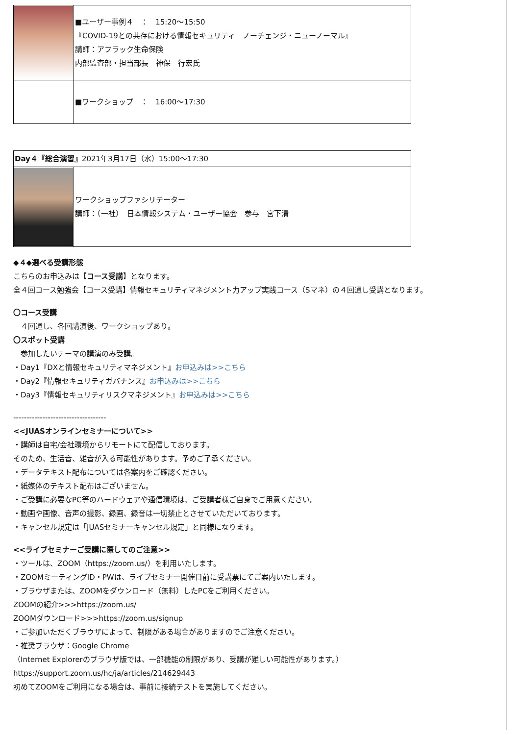| | ■ユーザー事例４ ： 15:20～15:50 『COVID-19との共存における情報セキュリティ ノーチェンジ・ニューノーマル』 講師：アフラック生命保険 内部監査部・担当部長 神保 行宏氏 |
| | ■ワークショップ ： 16:00～17:30 |
| Day４『総合演習』 2021年3月17日（水）15:00～17:30 | |
| | ワークショップファシリテーター 講師：（一社） 日本情報システム・ユーザー協会 参与 宮下清 |
◆４◆選べる受講形態
こちらのお申込みは【コース受講】となります。
全４回コース勉強会【コース受講】情報セキュリティマネジメント力アップ実践コース（Sマネ）の４回通し受講となります。
〇コース受講
　４回通し、各回講演後、ワークショップあり。
〇スポット受講
　参加したいテーマの講演のみ受講。
・Day1『DXと情報セキュリティマネジメント』お申込みは>>こちら
・Day2『情報セキュリティガバナンス』お申込みは>>こちら
・Day3『情報セキュリティリスクマネジメント』お申込みは>>こちら
-----------------------------------
<<JUASオンラインセミナーについて>>
・講師は自宅/会社環境からリモートにて配信しております。
そのため、生活音、雑音が入る可能性があります。予めご了承ください。
・データテキスト配布については各案内をご確認ください。
・紙媒体のテキスト配布はございません。
・ご受講に必要なPC等のハードウェアや通信環境は、ご受講者様ご自身でご用意ください。
・動画や画像、音声の撮影、録画、録音は一切禁止とさせていただいております。
・キャンセル規定は「JUASセミナーキャンセル規定」と同様になります。
<<ライブセミナーご受講に際してのご注意>>
・ツールは、ZOOM（https://zoom.us/）を利用いたします。
・ZOOMミーティングID・PWは、ライブセミナー開催日前に受講票にてご案内いたします。
・ブラウザまたは、ZOOMをダウンロード（無料）したPCをご利用ください。
ZOOMの紹介>>>https://zoom.us/
ZOOMダウンロード>>>https://zoom.us/signup
・ご参加いただくブラウザによって、制限がある場合がありますのでご注意ください。
・推奨ブラウザ：Google Chrome
（Internet Explorerのブラウザ版では、一部機能の制限があり、受講が難しい可能性があります。）
https://support.zoom.us/hc/ja/articles/214629443
初めてZOOMをご利用になる場合は、事前に接続テストを実施してください。